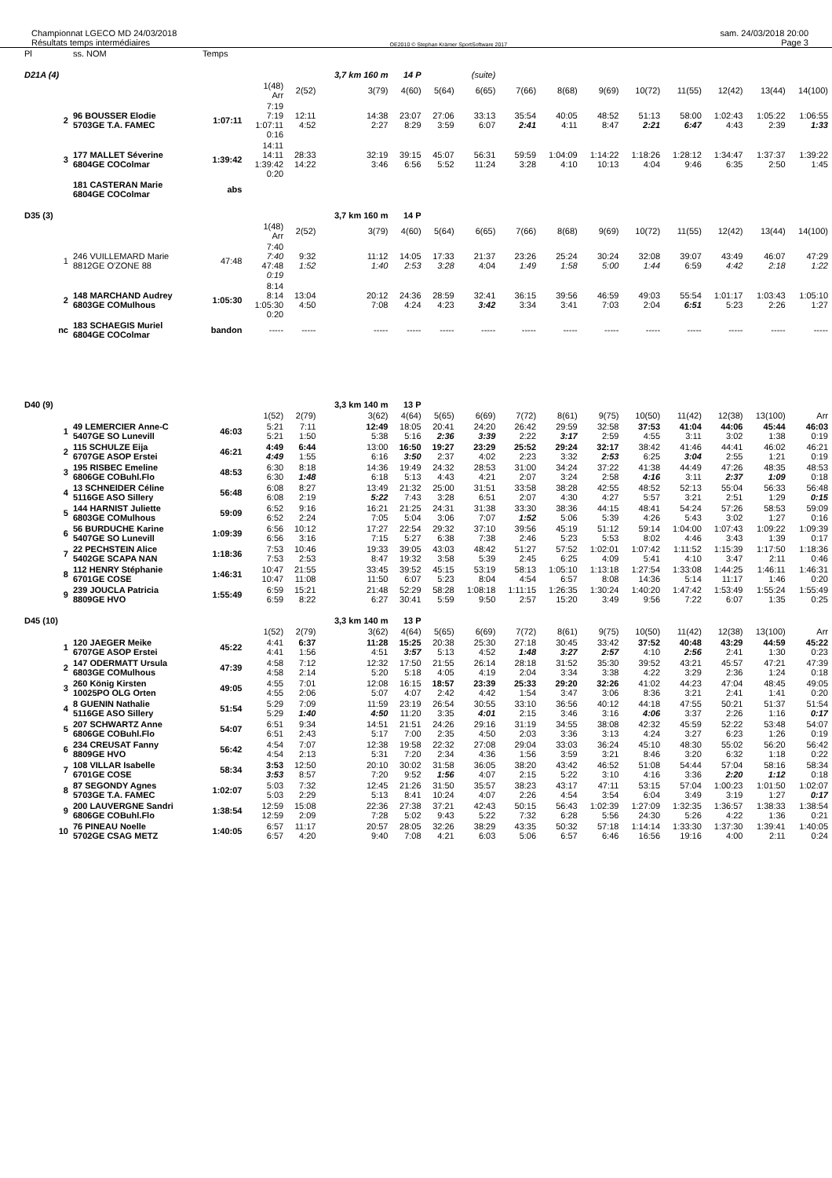Championnat LGECO MD 24/03/2018
Résultats temps intermédiaires
OE2010 © Stephan Krämer SportSoftware 2017
sam. 24/03/2018 20:00
Page 3
| Pl | ss. NOM | Temps | | | | | | | | | | | | | | |
| --- | --- | --- | --- | --- | --- | --- | --- | --- | --- | --- | --- | --- | --- | --- | --- | --- |
| D21A (4) | | | | | 3,7 km 160 m | 14 P | | (suite) | | | | | | | | |
| | | | 1(48) Arr | 2(52) | 3(79) | 4(60) | 5(64) | 6(65) | 7(66) | 8(68) | 9(69) | 10(72) | 11(55) | 12(42) | 13(44) | 14(100) |
| 2 | 96 BOUSSER Elodie 5703GE T.A. FAMEC | 1:07:11 | 7:19 7:19 1:07:11 0:16 | 12:11 4:52 | 14:38 2:27 | 23:07 8:29 | 27:06 3:59 | 33:13 6:07 | 35:54 2:41 | 40:05 4:11 | 48:52 8:47 | 51:13 2:21 | 58:00 6:47 | 1:02:43 4:43 | 1:05:22 2:39 | 1:06:55 1:33 |
| 3 | 177 MALLET Séverine 6804GE COColmar | 1:39:42 | 14:11 14:11 1:39:42 0:20 | 28:33 14:22 | 32:19 3:46 | 39:15 6:56 | 45:07 5:52 | 56:31 11:24 | 59:59 3:28 | 1:04:09 4:10 | 1:14:22 10:13 | 1:18:26 4:04 | 1:28:12 9:46 | 1:34:47 6:35 | 1:37:37 2:50 | 1:39:22 1:45 |
| | 181 CASTERAN Marie 6804GE COColmar | abs | | | | | | | | | | | | | | |
| D35 (3) | | | | | 3,7 km 160 m | 14 P | | | | | | | | | | |
| | | | 1(48) Arr | 2(52) | 3(79) | 4(60) | 5(64) | 6(65) | 7(66) | 8(68) | 9(69) | 10(72) | 11(55) | 12(42) | 13(44) | 14(100) |
| 1 | 246 VUILLEMARD Marie 8812GE O'ZONE 88 | 47:48 | 7:40 7:40 47:48 0:19 | 9:32 1:52 | 11:12 1:40 | 14:05 2:53 | 17:33 3:28 | 21:37 4:04 | 23:26 1:49 | 25:24 1:58 | 30:24 5:00 | 32:08 1:44 | 39:07 6:59 | 43:49 4:42 | 46:07 2:18 | 47:29 1:22 |
| 2 | 148 MARCHAND Audrey 6803GE COMulhous | 1:05:30 | 8:14 8:14 1:05:30 0:20 | 13:04 4:50 | 20:12 7:08 | 24:36 4:24 | 28:59 4:23 | 32:41 3:42 | 36:15 3:34 | 39:56 3:41 | 46:59 7:03 | 49:03 2:04 | 55:54 6:51 | 1:01:17 5:23 | 1:03:43 2:26 | 1:05:10 1:27 |
| nc | 183 SCHAEGIS Muriel 6804GE COColmar | bandon | ----- | ----- | ----- | ----- | ----- | ----- | ----- | ----- | ----- | ----- | ----- | ----- | ----- | ----- |
| D40 (9) | | | | | 3,3 km 140 m | 13 P | | | | | | | | | | |
| | | | 1(52) | 2(79) | 3(62) | 4(64) | 5(65) | 6(69) | 7(72) | 8(61) | 9(75) | 10(50) | 11(42) | 12(38) | 13(100) | Arr |
| 1 | 49 LEMERCIER Anne-C 5407GE SO Lunevill | 46:03 | 5:21 5:21 | 7:11 1:50 | 12:49 5:38 | 18:05 5:16 | 20:41 2:36 | 24:20 3:39 | 26:42 2:22 | 29:59 3:17 | 32:58 2:59 | 37:53 4:55 | 41:04 3:11 | 44:06 3:02 | 45:44 1:38 | 46:03 0:19 |
| 2 | 115 SCHULZE Eija 6707GE ASOP Erstei | 46:21 | 4:49 4:49 | 6:44 1:55 | 13:00 6:16 | 16:50 3:50 | 19:27 2:37 | 23:29 4:02 | 25:52 2:23 | 29:24 3:32 | 32:17 2:53 | 38:42 6:25 | 41:46 3:04 | 44:41 2:55 | 46:02 1:21 | 46:21 0:19 |
| 3 | 195 RISBEC Emeline 6806GE COBuhl.Flo | 48:53 | 6:30 6:30 | 8:18 1:48 | 14:36 6:18 | 19:49 5:13 | 24:32 4:43 | 28:53 4:21 | 31:00 2:07 | 34:24 3:24 | 37:22 2:58 | 41:38 4:16 | 44:49 3:11 | 47:26 2:37 | 48:35 1:09 | 48:53 0:18 |
| 4 | 13 SCHNEIDER Céline 5116GE ASO Sillery | 56:48 | 6:08 6:08 | 8:27 2:19 | 13:49 5:22 | 21:32 7:43 | 25:00 3:28 | 31:51 6:51 | 33:58 2:07 | 38:28 4:30 | 42:55 4:27 | 48:52 5:57 | 52:13 3:21 | 55:04 2:51 | 56:33 1:29 | 56:48 0:15 |
| 5 | 144 HARNIST Juliette 6803GE COMulhous | 59:09 | 6:52 6:52 | 9:16 2:24 | 16:21 7:05 | 21:25 5:04 | 24:31 3:06 | 31:38 7:07 | 33:30 1:52 | 38:36 5:06 | 44:15 5:39 | 48:41 4:26 | 54:24 5:43 | 57:26 3:02 | 58:53 1:27 | 59:09 0:16 |
| 6 | 56 BURDUCHE Karine 5407GE SO Lunevill | 1:09:39 | 6:56 6:56 | 10:12 3:16 | 17:27 7:15 | 22:54 5:27 | 29:32 6:38 | 37:10 7:38 | 39:56 2:46 | 45:19 5:23 | 51:12 5:53 | 59:14 8:02 | 1:04:00 4:46 | 1:07:43 3:43 | 1:09:22 1:39 | 1:09:39 0:17 |
| 7 | 22 PECHSTEIN Alice 5402GE SCAPA NAN | 1:18:36 | 7:53 7:53 | 10:46 2:53 | 19:33 8:47 | 39:05 19:32 | 43:03 3:58 | 48:42 5:39 | 51:27 2:45 | 57:52 6:25 | 1:02:01 4:09 | 1:07:42 5:41 | 1:11:52 4:10 | 1:15:39 3:47 | 1:17:50 2:11 | 1:18:36 0:46 |
| 8 | 112 HENRY Stéphanie 6701GE COSE | 1:46:31 | 10:47 10:47 | 21:55 11:08 | 33:45 11:50 | 39:52 6:07 | 45:15 5:23 | 53:19 8:04 | 58:13 4:54 | 1:05:10 6:57 | 1:13:18 8:08 | 1:27:54 14:36 | 1:33:08 5:14 | 1:44:25 11:17 | 1:46:11 1:46 | 1:46:31 0:20 |
| 9 | 239 JOUCLA Patricia 8809GE HVO | 1:55:49 | 6:59 6:59 | 15:21 8:22 | 21:48 6:27 | 52:29 30:41 | 58:28 5:59 | 1:08:18 9:50 | 1:11:15 2:57 | 1:26:35 15:20 | 1:30:24 3:49 | 1:40:20 9:56 | 1:47:42 7:22 | 1:53:49 6:07 | 1:55:24 1:35 | 1:55:49 0:25 |
| D45 (10) | | | | | 3,3 km 140 m | 13 P | | | | | | | | | | |
| | | | 1(52) | 2(79) | 3(62) | 4(64) | 5(65) | 6(69) | 7(72) | 8(61) | 9(75) | 10(50) | 11(42) | 12(38) | 13(100) | Arr |
| 1 | 120 JAEGER Meike 6707GE ASOP Erstei | 45:22 | 4:41 4:41 | 6:37 1:56 | 11:28 4:51 | 15:25 3:57 | 20:38 5:13 | 25:30 4:52 | 27:18 1:48 | 30:45 3:27 | 33:42 2:57 | 37:52 4:10 | 40:48 2:56 | 43:29 2:41 | 44:59 1:30 | 45:22 0:23 |
| 2 | 147 ODERMATT Ursula 6803GE COMulhous | 47:39 | 4:58 4:58 | 7:12 2:14 | 12:32 5:20 | 17:50 5:18 | 21:55 4:05 | 26:14 4:19 | 28:18 2:04 | 31:52 3:34 | 35:30 3:38 | 39:52 4:22 | 43:21 3:29 | 45:57 2:36 | 47:21 1:24 | 47:39 0:18 |
| 3 | 260 König Kirsten 10025PO OLG Orten | 49:05 | 4:55 4:55 | 7:01 2:06 | 12:08 5:07 | 16:15 4:07 | 18:57 2:42 | 23:39 4:42 | 25:33 1:54 | 29:20 3:47 | 32:26 3:06 | 41:02 8:36 | 44:23 3:21 | 47:04 2:41 | 48:45 1:41 | 49:05 0:20 |
| 4 | 8 GUENIN Nathalie 5116GE ASO Sillery | 51:54 | 5:29 5:29 | 7:09 1:40 | 11:59 4:50 | 23:19 11:20 | 26:54 3:35 | 30:55 4:01 | 33:10 2:15 | 36:56 3:46 | 40:12 3:16 | 44:18 4:06 | 47:55 3:37 | 50:21 2:26 | 51:37 1:16 | 51:54 0:17 |
| 5 | 207 SCHWARTZ Anne 6806GE COBuhl.Flo | 54:07 | 6:51 6:51 | 9:34 2:43 | 14:51 5:17 | 21:51 7:00 | 24:26 2:35 | 29:16 4:50 | 31:19 2:03 | 34:55 3:36 | 38:08 3:13 | 42:32 4:24 | 45:59 3:27 | 52:22 6:23 | 53:48 1:26 | 54:07 0:19 |
| 6 | 234 CREUSAT Fanny 8809GE HVO | 56:42 | 4:54 4:54 | 7:07 2:13 | 12:38 5:31 | 19:58 7:20 | 22:32 2:34 | 27:08 4:36 | 29:04 1:56 | 33:03 3:59 | 36:24 3:21 | 45:10 8:46 | 48:30 3:20 | 55:02 6:32 | 56:20 1:18 | 56:42 0:22 |
| 7 | 108 VILLAR Isabelle 6701GE COSE | 58:34 | 3:53 3:53 | 12:50 8:57 | 20:10 7:20 | 30:02 9:52 | 31:58 1:56 | 36:05 4:07 | 38:20 2:15 | 43:42 5:22 | 46:52 3:10 | 51:08 4:16 | 54:44 3:36 | 57:04 2:20 | 58:16 1:12 | 58:34 0:18 |
| 8 | 87 SEGONDY Agnes 5703GE T.A. FAMEC | 1:02:07 | 5:03 5:03 | 7:32 2:29 | 12:45 5:13 | 21:26 8:41 | 31:50 10:24 | 35:57 4:07 | 38:23 2:26 | 43:17 4:54 | 47:11 3:54 | 53:15 6:04 | 57:04 3:49 | 1:00:23 3:19 | 1:01:50 1:27 | 1:02:07 0:17 |
| 9 | 200 LAUVERGNE Sandri 6806GE COBuhl.Flo | 1:38:54 | 12:59 12:59 | 15:08 2:09 | 22:36 7:28 | 27:38 5:02 | 37:21 9:43 | 42:43 5:22 | 50:15 7:32 | 56:43 6:28 | 1:02:39 5:56 | 1:27:09 24:30 | 1:32:35 5:26 | 1:36:57 4:22 | 1:38:33 1:36 | 1:38:54 0:21 |
| 10 | 76 PINEAU Noelle 5702GE CSAG METZ | 1:40:05 | 6:57 6:57 | 11:17 4:20 | 20:57 9:40 | 28:05 7:08 | 32:26 4:21 | 38:29 6:03 | 43:35 5:06 | 50:32 6:57 | 57:18 6:46 | 1:14:14 16:56 | 1:33:30 19:16 | 1:37:30 4:00 | 1:39:41 2:11 | 1:40:05 0:24 |